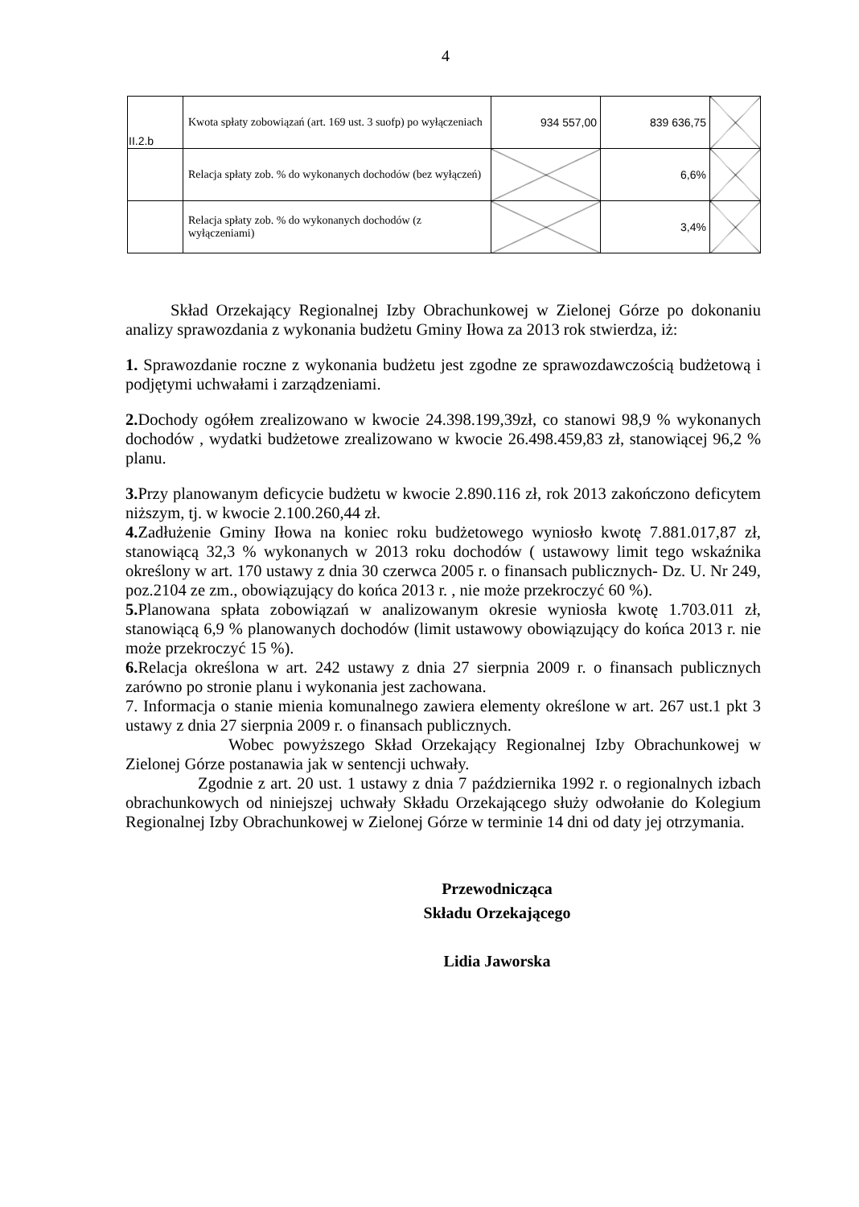4
| II.2.b | Kwota spłaty zobowiązań (art. 169 ust. 3 suofp) po wyłączeniach | 934 557,00 | 839 636,75 | |
| | Relacja spłaty zob. % do wykonanych dochodów (bez wyłączeń) | | 6,6% | |
| | Relacja spłaty zob. % do wykonanych dochodów (z wyłączeniami) | | 3,4% | |
Skład Orzekający Regionalnej Izby Obrachunkowej w Zielonej Górze po dokonaniu analizy sprawozdania z wykonania budżetu Gminy Iłowa za 2013 rok stwierdza, iż:
1. Sprawozdanie roczne z wykonania budżetu jest zgodne ze sprawozdawczością budżetową i podjętymi uchwałami i zarządzeniami.
2. Dochody ogółem zrealizowano w kwocie 24.398.199,39zł, co stanowi 98,9 % wykonanych dochodów , wydatki budżetowe zrealizowano w kwocie 26.498.459,83 zł, stanowiącej 96,2 % planu.
3. Przy planowanym deficycie budżetu w kwocie 2.890.116 zł, rok 2013 zakończono deficytem niższym, tj. w kwocie 2.100.260,44 zł.
4. Zadłużenie Gminy Iłowa na koniec roku budżetowego wyniosło kwotę 7.881.017,87 zł, stanowiącą 32,3 % wykonanych w 2013 roku dochodów ( ustawowy limit tego wskaźnika określony w art. 170 ustawy z dnia 30 czerwca 2005 r. o finansach publicznych- Dz. U. Nr 249, poz.2104 ze zm., obowiązujący do końca 2013 r. , nie może przekroczyć 60 %).
5. Planowana spłata zobowiązań w analizowanym okresie wyniosła kwotę 1.703.011 zł, stanowiącą 6,9 % planowanych dochodów (limit ustawowy obowiązujący do końca 2013 r. nie może przekroczyć 15 %).
6. Relacja określona w art. 242 ustawy z dnia 27 sierpnia 2009 r. o finansach publicznych zarówno po stronie planu i wykonania jest zachowana.
7. Informacja o stanie mienia komunalnego zawiera elementy określone w art. 267 ust.1 pkt 3 ustawy z dnia 27 sierpnia 2009 r. o finansach publicznych.
Wobec powyższego Skład Orzekający Regionalnej Izby Obrachunkowej w Zielonej Górze postanawia jak w sentencji uchwały.
Zgodnie z art. 20 ust. 1 ustawy z dnia 7 października 1992 r. o regionalnych izbach obrachunkowych od niniejszej uchwały Składu Orzekającego służy odwołanie do Kolegium Regionalnej Izby Obrachunkowej w Zielonej Górze w terminie 14 dni od daty jej otrzymania.
Przewodnicząca
Składu Orzekającego
Lidia Jaworska